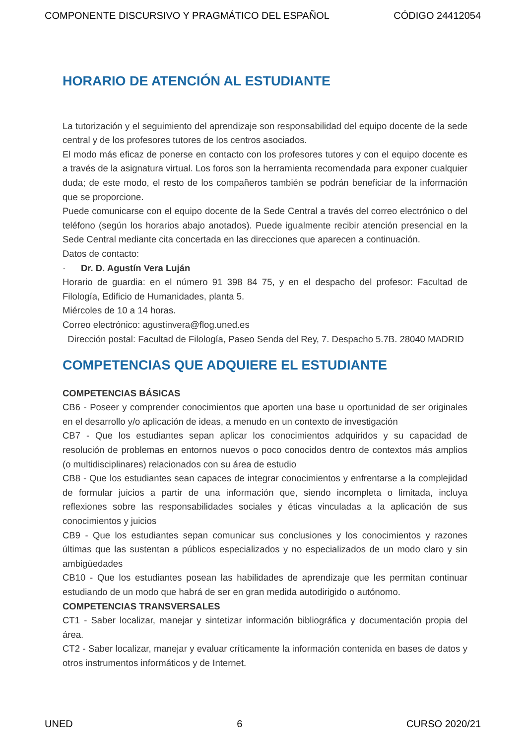COMPONENTE DISCURSIVO Y PRAGMÁTICO DEL ESPAÑOL CÓDIGO 24412054
HORARIO DE ATENCIÓN AL ESTUDIANTE
La tutorización y el seguimiento del aprendizaje son responsabilidad del equipo docente de la sede central y de los profesores tutores de los centros asociados.
El modo más eficaz de ponerse en contacto con los profesores tutores y con el equipo docente es a través de la asignatura virtual. Los foros son la herramienta recomendada para exponer cualquier duda; de este modo, el resto de los compañeros también se podrán beneficiar de la información que se proporcione.
Puede comunicarse con el equipo docente de la Sede Central a través del correo electrónico o del teléfono (según los horarios abajo anotados). Puede igualmente recibir atención presencial en la Sede Central mediante cita concertada en las direcciones que aparecen a continuación.
Datos de contacto:
· Dr. D. Agustín Vera Luján
Horario de guardia: en el número 91 398 84 75, y en el despacho del profesor: Facultad de Filología, Edificio de Humanidades, planta 5.
Miércoles de 10 a 14 horas.
Correo electrónico: agustinvera@flog.uned.es
Dirección postal: Facultad de Filología, Paseo Senda del Rey, 7. Despacho 5.7B. 28040 MADRID
COMPETENCIAS QUE ADQUIERE EL ESTUDIANTE
COMPETENCIAS BÁSICAS
CB6 - Poseer y comprender conocimientos que aporten una base u oportunidad de ser originales en el desarrollo y/o aplicación de ideas, a menudo en un contexto de investigación
CB7 - Que los estudiantes sepan aplicar los conocimientos adquiridos y su capacidad de resolución de problemas en entornos nuevos o poco conocidos dentro de contextos más amplios (o multidisciplinares) relacionados con su área de estudio
CB8 - Que los estudiantes sean capaces de integrar conocimientos y enfrentarse a la complejidad de formular juicios a partir de una información que, siendo incompleta o limitada, incluya reflexiones sobre las responsabilidades sociales y éticas vinculadas a la aplicación de sus conocimientos y juicios
CB9 - Que los estudiantes sepan comunicar sus conclusiones y los conocimientos y razones últimas que las sustentan a públicos especializados y no especializados de un modo claro y sin ambigüedades
CB10 - Que los estudiantes posean las habilidades de aprendizaje que les permitan continuar estudiando de un modo que habrá de ser en gran medida autodirigido o autónomo.
COMPETENCIAS TRANSVERSALES
CT1 - Saber localizar, manejar y sintetizar información bibliográfica y documentación propia del área.
CT2 - Saber localizar, manejar y evaluar críticamente la información contenida en bases de datos y otros instrumentos informáticos y de Internet.
UNED 6 CURSO 2020/21